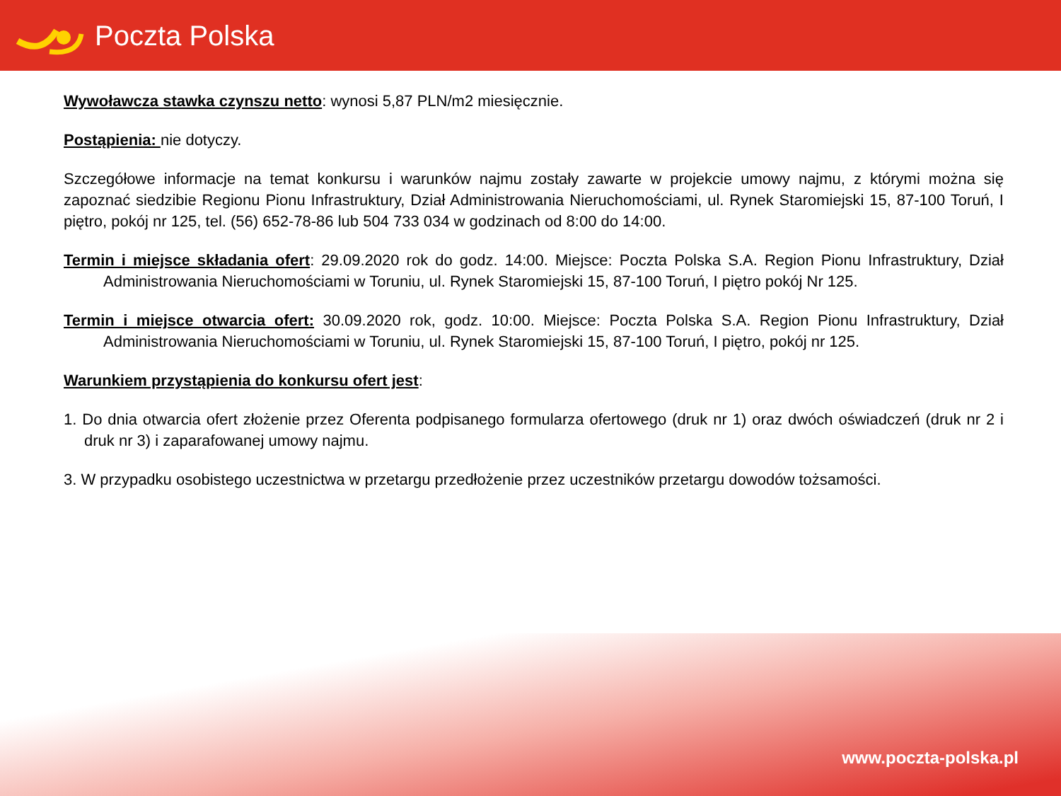Poczta Polska
Wywoławcza stawka czynszu netto: wynosi 5,87 PLN/m2 miesięcznie.
Postąpienia: nie dotyczy.
Szczegółowe informacje na temat konkursu i warunków najmu zostały zawarte w projekcie umowy najmu, z którymi można się zapoznać siedzibie Regionu Pionu Infrastruktury, Dział Administrowania Nieruchomościami, ul. Rynek Staromiejski 15, 87-100 Toruń, I piętro, pokój nr 125, tel. (56) 652-78-86 lub 504 733 034 w godzinach od 8:00 do 14:00.
Termin i miejsce składania ofert: 29.09.2020 rok do godz. 14:00. Miejsce: Poczta Polska S.A. Region Pionu Infrastruktury, Dział Administrowania Nieruchomościami w Toruniu, ul. Rynek Staromiejski 15, 87-100 Toruń, I piętro pokój Nr 125.
Termin i miejsce otwarcia ofert: 30.09.2020 rok, godz. 10:00. Miejsce: Poczta Polska S.A. Region Pionu Infrastruktury, Dział Administrowania Nieruchomościami w Toruniu, ul. Rynek Staromiejski 15, 87-100 Toruń, I piętro, pokój nr 125.
Warunkiem przystąpienia do konkursu ofert jest:
1. Do dnia otwarcia ofert złożenie przez Oferenta podpisanego formularza ofertowego (druk nr 1) oraz dwóch oświadczeń (druk nr 2 i druk nr 3) i zaparafowanej umowy najmu.
3. W przypadku osobistego uczestnictwa w przetargu przedłożenie przez uczestników przetargu dowodów tożsamości.
www.poczta-polska.pl